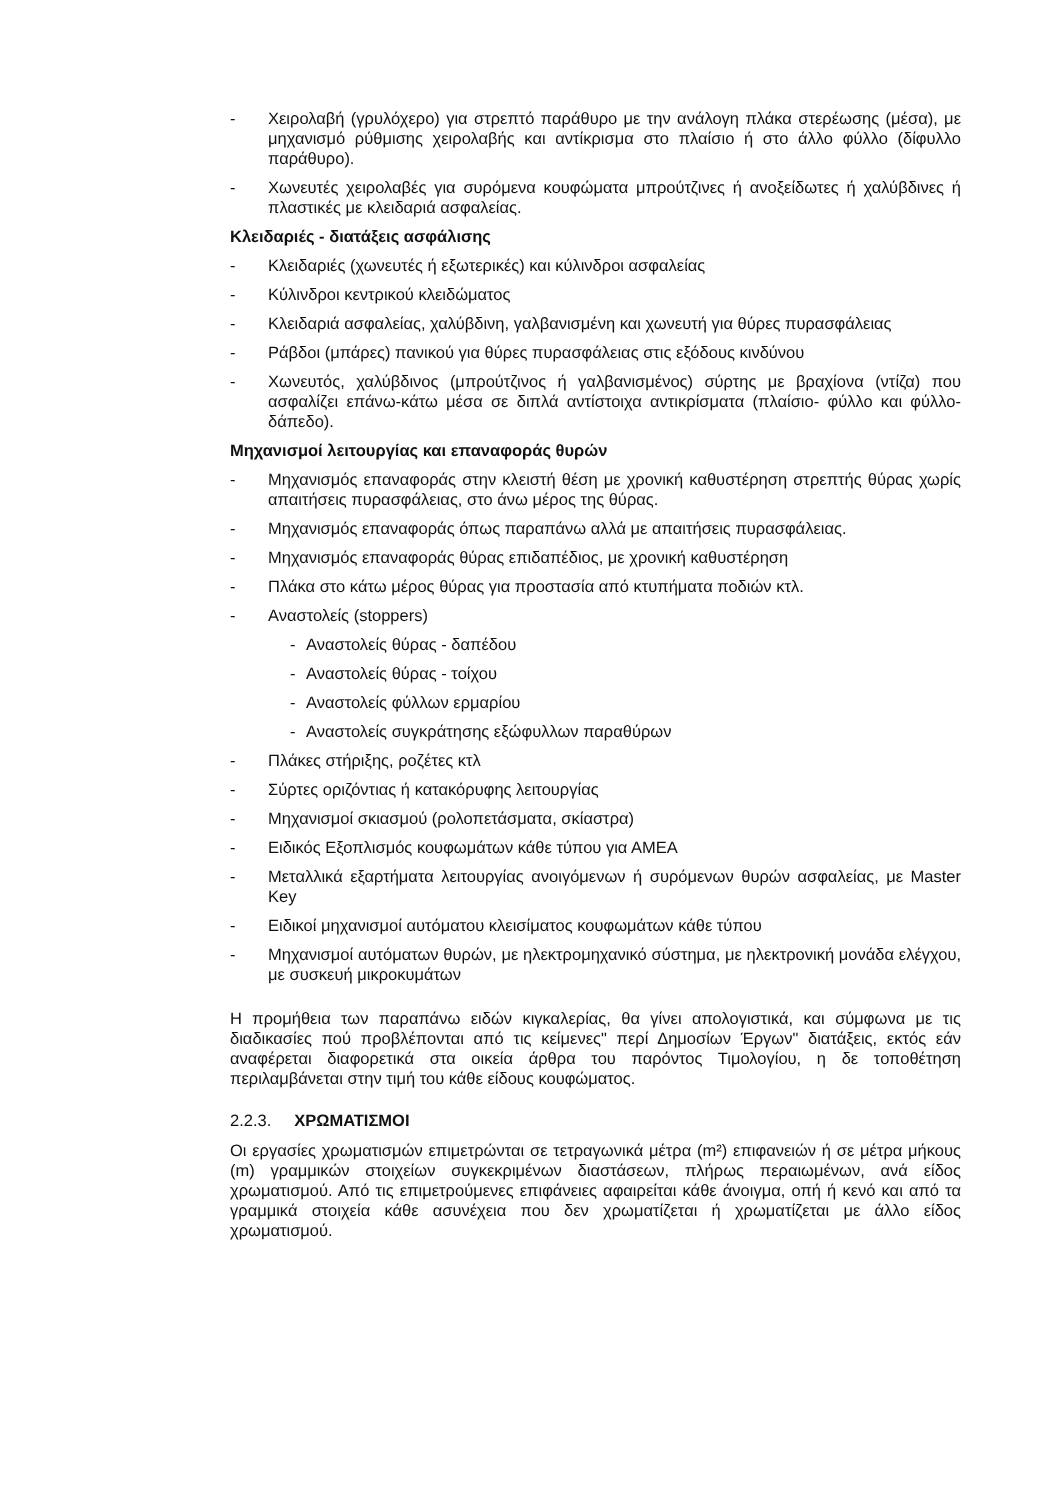- Χειρολαβή (γρυλόχερο) για στρεπτό παράθυρο με την ανάλογη πλάκα στερέωσης (μέσα), με μηχανισμό ρύθμισης χειρολαβής και αντίκρισμα στο πλαίσιο ή στο άλλο φύλλο (δίφυλλο παράθυρο).
- Χωνευτές χειρολαβές για συρόμενα κουφώματα μπρούτζινες ή ανοξείδωτες ή χαλύβδινες ή πλαστικές με κλειδαριά ασφαλείας.
Κλειδαριές - διατάξεις ασφάλισης
- Κλειδαριές (χωνευτές ή εξωτερικές) και κύλινδροι ασφαλείας
- Κύλινδροι κεντρικού κλειδώματος
- Κλειδαριά ασφαλείας, χαλύβδινη, γαλβανισμένη και χωνευτή για θύρες πυρασφάλειας
- Ράβδοι (μπάρες) πανικού για θύρες πυρασφάλειας στις εξόδους κινδύνου
- Χωνευτός, χαλύβδινος (μπρούτζινος ή γαλβανισμένος) σύρτης με βραχίονα (ντίζα) που ασφαλίζει επάνω-κάτω μέσα σε διπλά αντίστοιχα αντικρίσματα (πλαίσιο- φύλλο και φύλλο- δάπεδο).
Μηχανισμοί λειτουργίας και επαναφοράς θυρών
- Μηχανισμός επαναφοράς στην κλειστή θέση με χρονική καθυστέρηση στρεπτής θύρας χωρίς απαιτήσεις πυρασφάλειας, στο άνω μέρος της θύρας.
- Μηχανισμός επαναφοράς όπως παραπάνω αλλά με απαιτήσεις πυρασφάλειας.
- Μηχανισμός επαναφοράς θύρας επιδαπέδιος, με χρονική καθυστέρηση
- Πλάκα στο κάτω μέρος θύρας για προστασία από κτυπήματα ποδιών κτλ.
- Αναστολείς (stoppers)
- Αναστολείς θύρας - δαπέδου
- Αναστολείς θύρας - τοίχου
- Αναστολείς φύλλων ερμαρίου
- Αναστολείς συγκράτησης εξώφυλλων παραθύρων
- Πλάκες στήριξης, ροζέτες κτλ
- Σύρτες οριζόντιας ή κατακόρυφης λειτουργίας
- Μηχανισμοί σκιασμού (ρολοπετάσματα, σκίαστρα)
- Ειδικός Εξοπλισμός κουφωμάτων κάθε τύπου για ΑΜΕΑ
- Μεταλλικά εξαρτήματα λειτουργίας ανοιγόμενων ή συρόμενων θυρών ασφαλείας, με Master Key
- Ειδικοί μηχανισμοί αυτόματου κλεισίματος κουφωμάτων κάθε τύπου
- Μηχανισμοί αυτόματων θυρών, με ηλεκτρομηχανικό σύστημα, με ηλεκτρονική μονάδα ελέγχου, με συσκευή μικροκυμάτων
Η προμήθεια των παραπάνω ειδών κιγκαλερίας, θα γίνει απολογιστικά, και σύμφωνα με τις διαδικασίες πού προβλέπονται από τις κείμενες" περί Δημοσίων Έργων" διατάξεις, εκτός εάν αναφέρεται διαφορετικά στα οικεία άρθρα του παρόντος Τιμολογίου, η δε τοποθέτηση περιλαμβάνεται στην τιμή του κάθε είδους κουφώματος.
2.2.3. ΧΡΩΜΑΤΙΣΜΟΙ
Οι εργασίες χρωματισμών επιμετρώνται σε τετραγωνικά μέτρα (m²) επιφανειών ή σε μέτρα μήκους (m) γραμμικών στοιχείων συγκεκριμένων διαστάσεων, πλήρως περαιωμένων, ανά είδος χρωματισμού. Από τις επιμετρούμενες επιφάνειες αφαιρείται κάθε άνοιγμα, οπή ή κενό και από τα γραμμικά στοιχεία κάθε ασυνέχεια που δεν χρωματίζεται ή χρωματίζεται με άλλο είδος χρωματισμού.